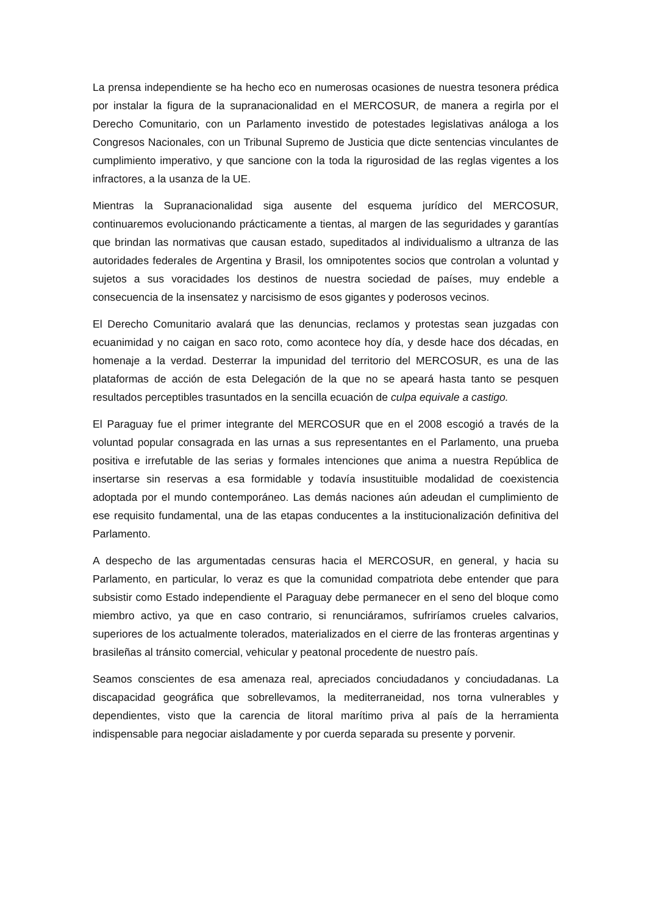La prensa independiente se ha hecho eco en numerosas ocasiones de nuestra tesonera prédica por instalar la figura de la supranacionalidad en el MERCOSUR, de manera a regirla por el Derecho Comunitario, con un Parlamento investido de potestades legislativas análoga a los Congresos Nacionales, con un Tribunal Supremo de Justicia que dicte sentencias vinculantes de cumplimiento imperativo, y que sancione con la toda la rigurosidad de las reglas vigentes a los infractores, a la usanza de la UE.
Mientras la Supranacionalidad siga ausente del esquema jurídico del MERCOSUR, continuaremos evolucionando prácticamente a tientas, al margen de las seguridades y garantías que brindan las normativas que causan estado, supeditados al individualismo a ultranza de las autoridades federales de Argentina y Brasil, los omnipotentes socios que controlan a voluntad y sujetos a sus voracidades los destinos de nuestra sociedad de países, muy endeble a consecuencia de la insensatez y narcisismo de esos gigantes y poderosos vecinos.
El Derecho Comunitario avalará que las denuncias, reclamos y protestas sean juzgadas con ecuanimidad y no caigan en saco roto, como acontece hoy día, y desde hace dos décadas, en homenaje a la verdad. Desterrar la impunidad del territorio del MERCOSUR, es una de las plataformas de acción de esta Delegación de la que no se apeará hasta tanto se pesquen resultados perceptibles trasuntados en la sencilla ecuación de culpa equivale a castigo.
El Paraguay fue el primer integrante del MERCOSUR que en el 2008 escogió a través de la voluntad popular consagrada en las urnas a sus representantes en el Parlamento, una prueba positiva e irrefutable de las serias y formales intenciones que anima a nuestra República de insertarse sin reservas a esa formidable y todavía insustituible modalidad de coexistencia adoptada por el mundo contemporáneo. Las demás naciones aún adeudan el cumplimiento de ese requisito fundamental, una de las etapas conducentes a la institucionalización definitiva del Parlamento.
A despecho de las argumentadas censuras hacia el MERCOSUR, en general, y hacia su Parlamento, en particular, lo veraz es que la comunidad compatriota debe entender que para subsistir como Estado independiente el Paraguay debe permanecer en el seno del bloque como miembro activo, ya que en caso contrario, si renunciáramos, sufriríamos crueles calvarios, superiores de los actualmente tolerados, materializados en el cierre de las fronteras argentinas y brasileñas al tránsito comercial, vehicular y peatonal procedente de nuestro país.
Seamos conscientes de esa amenaza real, apreciados conciudadanos y conciudadanas. La discapacidad geográfica que sobrellevamos, la mediterraneidad, nos torna vulnerables y dependientes, visto que la carencia de litoral marítimo priva al país de la herramienta indispensable para negociar aisladamente y por cuerda separada su presente y porvenir.